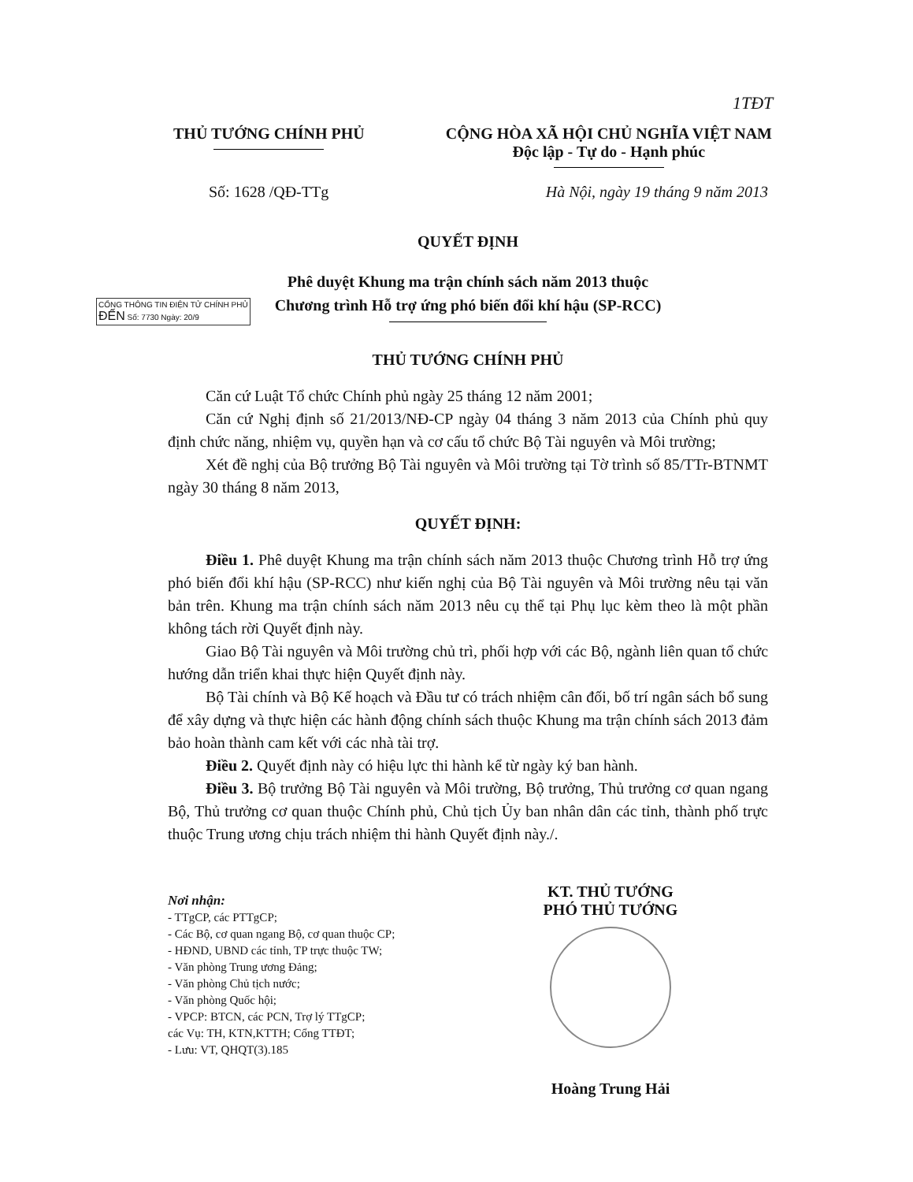1TĐT
THỦ TƯỚNG CHÍNH PHỦ CỘNG HÒA XÃ HỘI CHỦ NGHĨA VIỆT NAM
Độc lập - Tự do - Hạnh phúc
Số: 1628 /QĐ-TTg Hà Nội, ngày 19 tháng 9 năm 2013
CỔNG THÔNG TIN ĐIỆN TỬ CHÍNH PHỦ
ĐẾN Số: 7730 Ngày: 20/9
QUYẾT ĐỊNH
Phê duyệt Khung ma trận chính sách năm 2013 thuộc
Chương trình Hỗ trợ ứng phó biến đổi khí hậu (SP-RCC)
THỦ TƯỚNG CHÍNH PHỦ
Căn cứ Luật Tổ chức Chính phủ ngày 25 tháng 12 năm 2001;
Căn cứ Nghị định số 21/2013/NĐ-CP ngày 04 tháng 3 năm 2013 của Chính phủ quy định chức năng, nhiệm vụ, quyền hạn và cơ cấu tổ chức Bộ Tài nguyên và Môi trường;
Xét đề nghị của Bộ trưởng Bộ Tài nguyên và Môi trường tại Tờ trình số 85/TTr-BTNMT ngày 30 tháng 8 năm 2013,
QUYẾT ĐỊNH:
Điều 1. Phê duyệt Khung ma trận chính sách năm 2013 thuộc Chương trình Hỗ trợ ứng phó biến đổi khí hậu (SP-RCC) như kiến nghị của Bộ Tài nguyên và Môi trường nêu tại văn bản trên. Khung ma trận chính sách năm 2013 nêu cụ thể tại Phụ lục kèm theo là một phần không tách rời Quyết định này.
Giao Bộ Tài nguyên và Môi trường chủ trì, phối hợp với các Bộ, ngành liên quan tổ chức hướng dẫn triển khai thực hiện Quyết định này.
Bộ Tài chính và Bộ Kế hoạch và Đầu tư có trách nhiệm cân đối, bố trí ngân sách bổ sung để xây dựng và thực hiện các hành động chính sách thuộc Khung ma trận chính sách 2013 đảm bảo hoàn thành cam kết với các nhà tài trợ.
Điều 2. Quyết định này có hiệu lực thi hành kể từ ngày ký ban hành.
Điều 3. Bộ trưởng Bộ Tài nguyên và Môi trường, Bộ trưởng, Thủ trưởng cơ quan ngang Bộ, Thủ trưởng cơ quan thuộc Chính phủ, Chủ tịch Ủy ban nhân dân các tỉnh, thành phố trực thuộc Trung ương chịu trách nhiệm thi hành Quyết định này./.
Nơi nhận:
- TTgCP, các PTTgCP;
- Các Bộ, cơ quan ngang Bộ, cơ quan thuộc CP;
- HĐND, UBND các tỉnh, TP trực thuộc TW;
- Văn phòng Trung ương Đảng;
- Văn phòng Chủ tịch nước;
- Văn phòng Quốc hội;
- VPCP: BTCN, các PCN, Trợ lý TTgCP;
các Vụ: TH, KTN,KTTH; Cổng TTĐT;
- Lưu: VT, QHQT(3).185
KT. THỦ TƯỚNG
PHÓ THỦ TƯỚNG
Hoàng Trung Hải